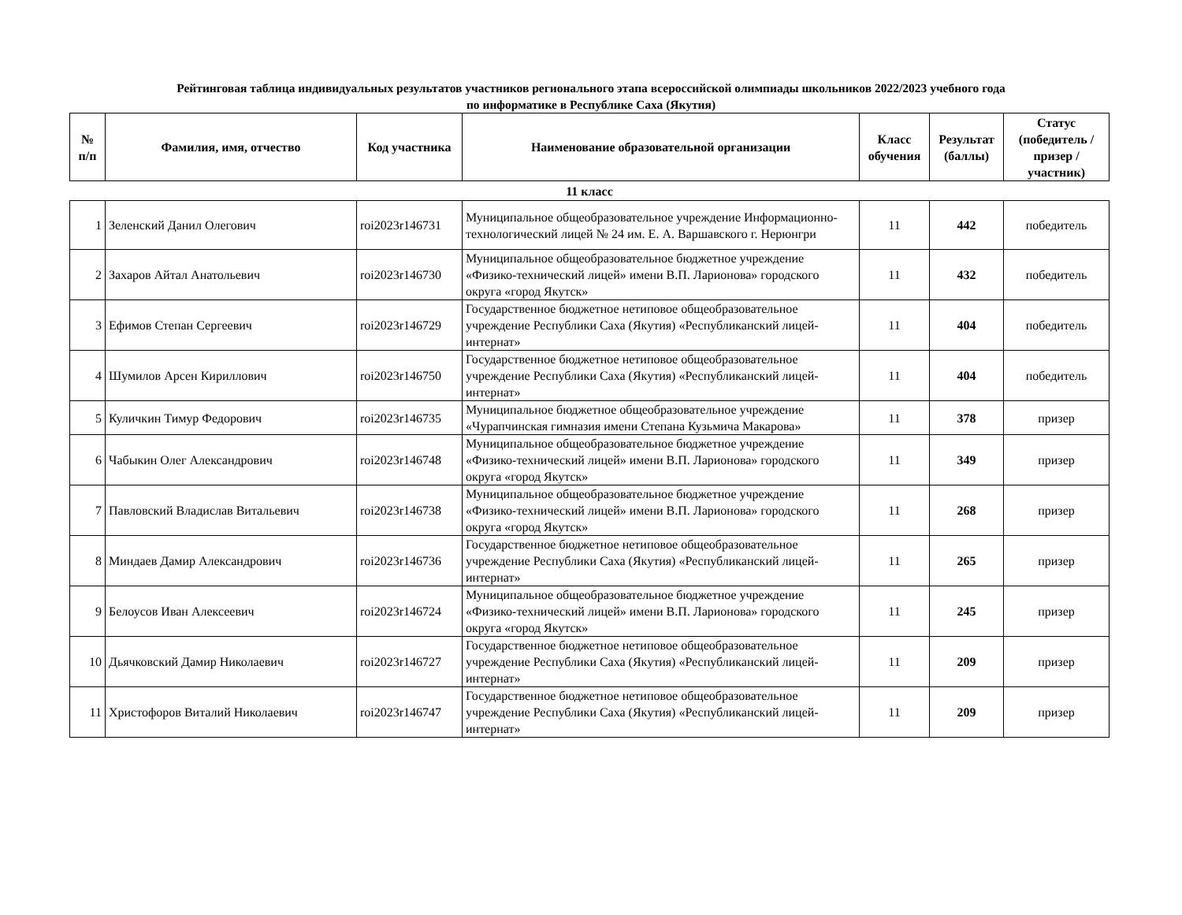Рейтинговая таблица индивидуальных результатов участников регионального этапа всероссийской олимпиады школьников 2022/2023 учебного года
по информатике в Республике Саха (Якутия)
| № п/п | Фамилия, имя, отчество | Код участника | Наименование образовательной организации | Класс обучения | Результат (баллы) | Статус (победитель / призер / участник) |
| --- | --- | --- | --- | --- | --- | --- |
| 11 класс | | | | | | |
| 1 | Зеленский Данил Олегович | roi2023r146731 | Муниципальное общеобразовательное учреждение Информационно-технологический лицей № 24 им. Е. А. Варшавского г. Нерюнгри | 11 | 442 | победитель |
| 2 | Захаров Айтал Анатольевич | roi2023r146730 | Муниципальное общеобразовательное бюджетное учреждение «Физико-технический лицей» имени В.П. Ларионова» городского округа «город Якутск» | 11 | 432 | победитель |
| 3 | Ефимов Степан Сергеевич | roi2023r146729 | Государственное бюджетное нетиповое общеобразовательное учреждение Республики Саха (Якутия) «Республиканский лицей-интернат» | 11 | 404 | победитель |
| 4 | Шумилов Арсен Кириллович | roi2023r146750 | Государственное бюджетное нетиповое общеобразовательное учреждение Республики Саха (Якутия) «Республиканский лицей-интернат» | 11 | 404 | победитель |
| 5 | Куличкин Тимур Федорович | roi2023r146735 | Муниципальное бюджетное общеобразовательное учреждение «Чурапчинская гимназия имени Степана Кузьмича Макарова» | 11 | 378 | призер |
| 6 | Чабыкин Олег Александрович | roi2023r146748 | Муниципальное общеобразовательное бюджетное учреждение «Физико-технический лицей» имени В.П. Ларионова» городского округа «город Якутск» | 11 | 349 | призер |
| 7 | Павловский Владислав Витальевич | roi2023r146738 | Муниципальное общеобразовательное бюджетное учреждение «Физико-технический лицей» имени В.П. Ларионова» городского округа «город Якутск» | 11 | 268 | призер |
| 8 | Миндаев Дамир Александрович | roi2023r146736 | Государственное бюджетное нетиповое общеобразовательное учреждение Республики Саха (Якутия) «Республиканский лицей-интернат» | 11 | 265 | призер |
| 9 | Белоусов Иван Алексеевич | roi2023r146724 | Муниципальное общеобразовательное бюджетное учреждение «Физико-технический лицей» имени В.П. Ларионова» городского округа «город Якутск» | 11 | 245 | призер |
| 10 | Дьячковский Дамир Николаевич | roi2023r146727 | Государственное бюджетное нетиповое общеобразовательное учреждение Республики Саха (Якутия) «Республиканский лицей-интернат» | 11 | 209 | призер |
| 11 | Христофоров Виталий Николаевич | roi2023r146747 | Государственное бюджетное нетиповое общеобразовательное учреждение Республики Саха (Якутия) «Республиканский лицей-интернат» | 11 | 209 | призер |